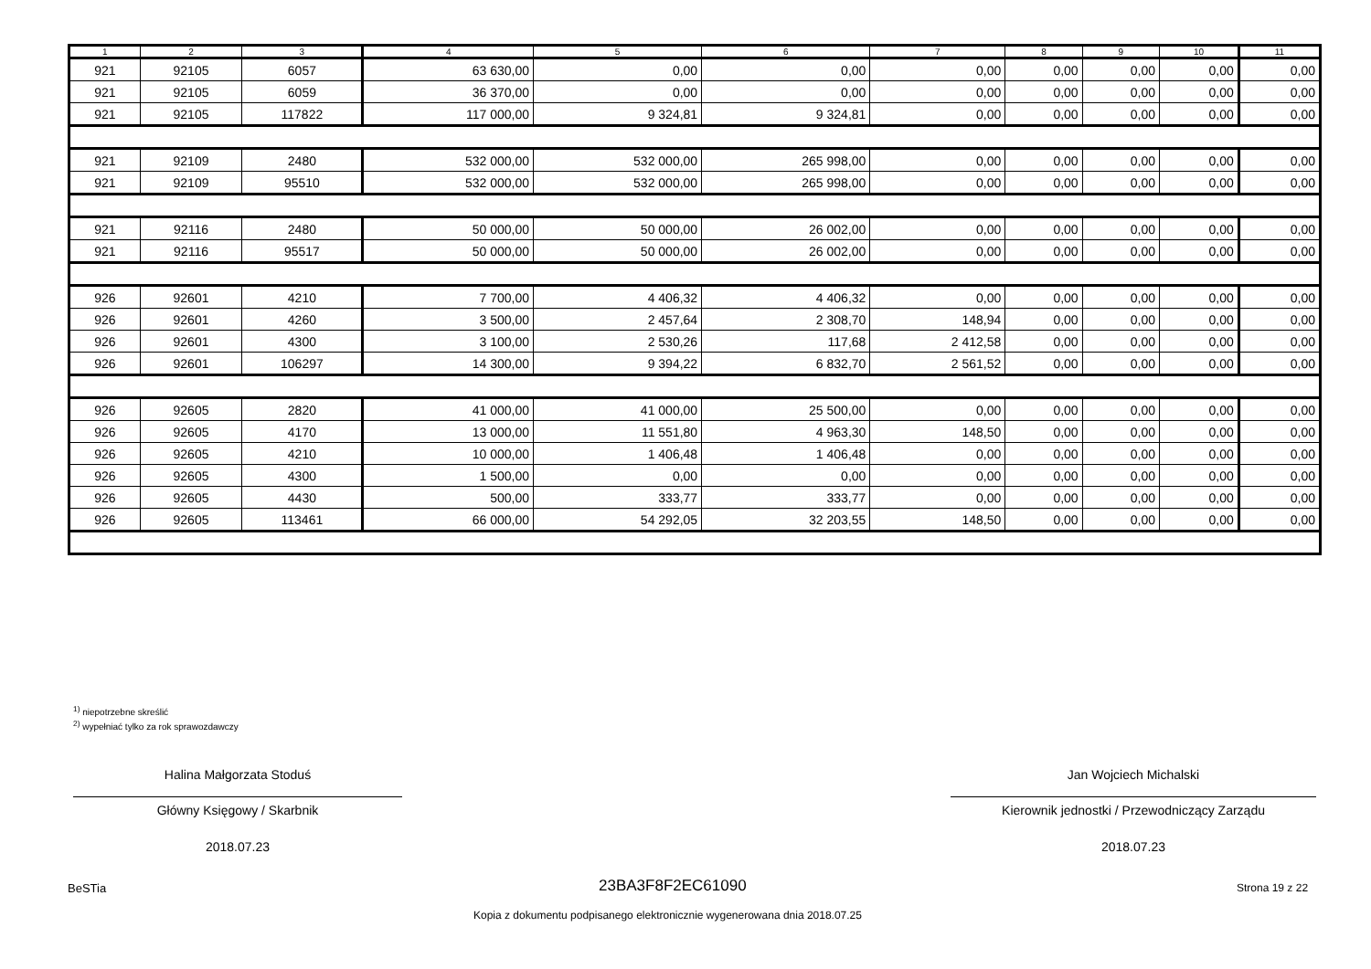| 1 | 2 | 3 | 4 | 5 | 6 | 7 | 8 | 9 | 10 | 11 |
| --- | --- | --- | --- | --- | --- | --- | --- | --- | --- | --- |
| 921 | 92105 | 6057 | 63 630,00 | 0,00 | 0,00 | 0,00 | 0,00 | 0,00 | 0,00 | 0,00 |
| 921 | 92105 | 6059 | 36 370,00 | 0,00 | 0,00 | 0,00 | 0,00 | 0,00 | 0,00 | 0,00 |
| 921 | 92105 | 117822 | 117 000,00 | 9 324,81 | 9 324,81 | 0,00 | 0,00 | 0,00 | 0,00 | 0,00 |
| 921 | 92109 | 2480 | 532 000,00 | 532 000,00 | 265 998,00 | 0,00 | 0,00 | 0,00 | 0,00 | 0,00 |
| 921 | 92109 | 95510 | 532 000,00 | 532 000,00 | 265 998,00 | 0,00 | 0,00 | 0,00 | 0,00 | 0,00 |
| 921 | 92116 | 2480 | 50 000,00 | 50 000,00 | 26 002,00 | 0,00 | 0,00 | 0,00 | 0,00 | 0,00 |
| 921 | 92116 | 95517 | 50 000,00 | 50 000,00 | 26 002,00 | 0,00 | 0,00 | 0,00 | 0,00 | 0,00 |
| 926 | 92601 | 4210 | 7 700,00 | 4 406,32 | 4 406,32 | 0,00 | 0,00 | 0,00 | 0,00 | 0,00 |
| 926 | 92601 | 4260 | 3 500,00 | 2 457,64 | 2 308,70 | 148,94 | 0,00 | 0,00 | 0,00 | 0,00 |
| 926 | 92601 | 4300 | 3 100,00 | 2 530,26 | 117,68 | 2 412,58 | 0,00 | 0,00 | 0,00 | 0,00 |
| 926 | 92601 | 106297 | 14 300,00 | 9 394,22 | 6 832,70 | 2 561,52 | 0,00 | 0,00 | 0,00 | 0,00 |
| 926 | 92605 | 2820 | 41 000,00 | 41 000,00 | 25 500,00 | 0,00 | 0,00 | 0,00 | 0,00 | 0,00 |
| 926 | 92605 | 4170 | 13 000,00 | 11 551,80 | 4 963,30 | 148,50 | 0,00 | 0,00 | 0,00 | 0,00 |
| 926 | 92605 | 4210 | 10 000,00 | 1 406,48 | 1 406,48 | 0,00 | 0,00 | 0,00 | 0,00 | 0,00 |
| 926 | 92605 | 4300 | 1 500,00 | 0,00 | 0,00 | 0,00 | 0,00 | 0,00 | 0,00 | 0,00 |
| 926 | 92605 | 4430 | 500,00 | 333,77 | 333,77 | 0,00 | 0,00 | 0,00 | 0,00 | 0,00 |
| 926 | 92605 | 113461 | 66 000,00 | 54 292,05 | 32 203,55 | 148,50 | 0,00 | 0,00 | 0,00 | 0,00 |
<sup>1)</sup> niepotrzebne skreślić
<sup>2)</sup> wypełniać tylko za rok sprawozdawczy
Halina Małgorzata Stoduś
Główny Księgowy / Skarbnik
2018.07.23
Jan Wojciech Michalski
Kierownik jednostki / Przewodniczący Zarządu
2018.07.23
BeSTia 23BA3F8F2EC61090 Strona 19 z 22
Kopia z dokumentu podpisanego elektronicznie wygenerowana dnia 2018.07.25